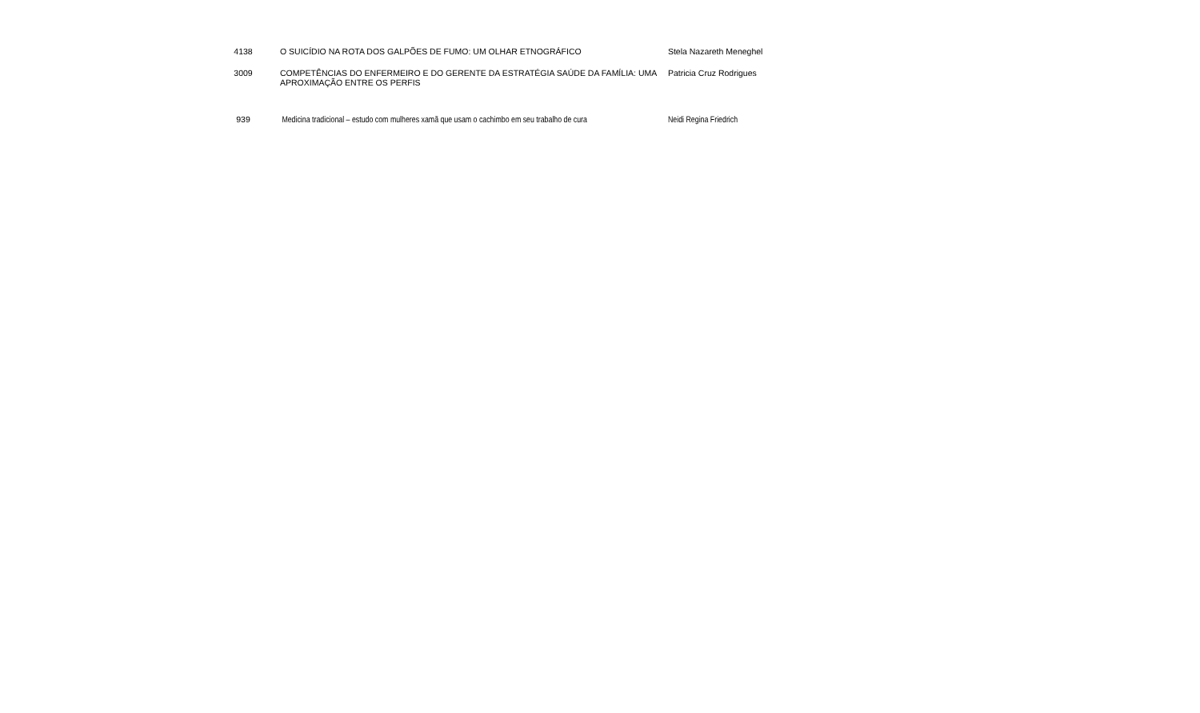| 4138 | O SUICÍDIO NA ROTA DOS GALPÕES DE FUMO: UM OLHAR ETNOGRÁFICO | Stela Nazareth Meneghel |
| 3009 | COMPETÊNCIAS DO ENFERMEIRO E DO GERENTE DA ESTRATÉGIA SAÚDE DA FAMÍLIA: UMA APROXIMAÇÃO ENTRE OS PERFIS | Patricia Cruz Rodrigues |
| 939 | Medicina tradicional – estudo com mulheres xamã que usam o cachimbo em seu trabalho de cura | Neidi Regina Friedrich |